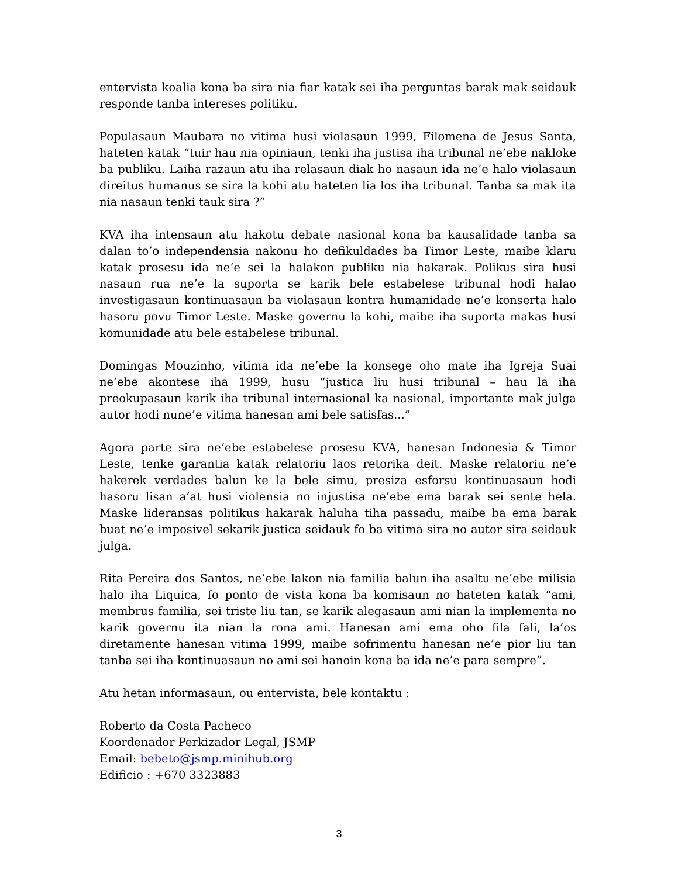entervista koalia kona ba sira nia fiar katak sei iha perguntas barak mak seidauk responde tanba intereses politiku.
Populasaun Maubara no vitima husi violasaun 1999, Filomena de Jesus Santa, hateten katak “tuir hau nia opiniaun, tenki iha justisa iha tribunal ne’ebe nakloke ba publiku. Laiha razaun atu iha relasaun diak ho nasaun ida ne’e halo violasaun direitus humanus se sira la kohi atu hateten lia los iha tribunal. Tanba sa mak ita nia nasaun tenki tauk sira ?”
KVA iha intensaun atu hakotu debate nasional kona ba kausalidade tanba sa dalan to’o independensia nakonu ho defikuldades ba Timor Leste, maibe klaru katak prosesu ida ne’e sei la halakon publiku nia hakarak. Polikus sira husi nasaun rua ne’e la suporta se karik bele estabelese tribunal hodi halao investigasaun kontinuasaun ba violasaun kontra humanidade ne’e konserta halo hasoru povu Timor Leste. Maske governu la kohi, maibe iha suporta makas husi komunidade atu bele estabelese tribunal.
Domingas Mouzinho, vitima ida ne’ebe la konsege oho mate iha Igreja Suai ne’ebe akontese iha 1999, husu “justica liu husi tribunal – hau la iha preokupasaun karik iha tribunal internasional ka nasional, importante mak julga autor hodi nune’e vitima hanesan ami bele satisfas...”
Agora parte sira ne’ebe estabelese prosesu KVA, hanesan Indonesia & Timor Leste, tenke garantia katak relatoriu laos retorika deit. Maske relatoriu ne’e hakerek verdades balun ke la bele simu, presiza esforsu kontinuasaun hodi hasoru lisan a’at husi violensia no injustisa ne’ebe ema barak sei sente hela. Maske lideransas politikus hakarak haluha tiha passadu, maibe ba ema barak buat ne’e imposivel sekarik justica seidauk fo ba vitima sira no autor sira seidauk julga.
Rita Pereira dos Santos, ne’ebe lakon nia familia balun iha asaltu ne’ebe milisia halo iha Liquica, fo ponto de vista kona ba komisaun no hateten katak “ami, membrus familia, sei triste liu tan, se karik alegasaun ami nian la implementa no karik governu ita nian la rona ami. Hanesan ami ema oho fila fali, la’os diretamente hanesan vitima 1999, maibe sofrimentu hanesan ne’e pior liu tan tanba sei iha kontinuasaun no ami sei hanoin kona ba ida ne’e para sempre”.
Atu hetan informasaun, ou entervista, bele kontaktu :
Roberto da Costa Pacheco
Koordenador Perkizador Legal, JSMP
Email: bebeto@jsmp.minihub.org
Edificio : +670 3323883
3